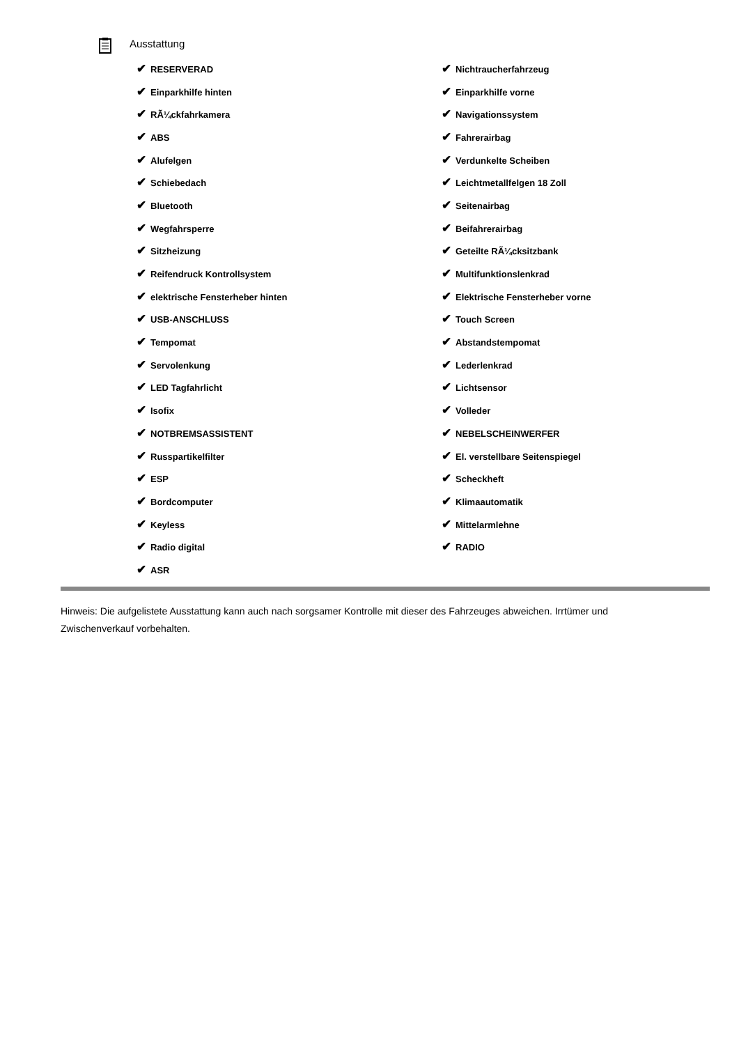Ausstattung
| ✔ RESERVERAD | ✔ Nichtraucherfahrzeug |
| ✔ Einparkhilfe hinten | ✔ Einparkhilfe vorne |
| ✔ RÃ¼ckfahrkamera | ✔ Navigationssystem |
| ✔ ABS | ✔ Fahrerairbag |
| ✔ Alufelgen | ✔ Verdunkelte Scheiben |
| ✔ Schiebedach | ✔ Leichtmetallfelgen 18 Zoll |
| ✔ Bluetooth | ✔ Seitenairbag |
| ✔ Wegfahrsperre | ✔ Beifahrerairbag |
| ✔ Sitzheizung | ✔ Geteilte RÃ¼cksitzbank |
| ✔ Reifendruck Kontrollsystem | ✔ Multifunktionslenkrad |
| ✔ elektrische Fensterheber hinten | ✔ Elektrische Fensterheber vorne |
| ✔ USB-ANSCHLUSS | ✔ Touch Screen |
| ✔ Tempomat | ✔ Abstandstempomat |
| ✔ Servolenkung | ✔ Lederlenkrad |
| ✔ LED Tagfahrlicht | ✔ Lichtsensor |
| ✔ Isofix | ✔ Volleder |
| ✔ NOTBREMSASSISTENT | ✔ NEBELSCHEINWERFER |
| ✔ Russpartikelfilter | ✔ El. verstellbare Seitenspiegel |
| ✔ ESP | ✔ Scheckheft |
| ✔ Bordcomputer | ✔ Klimaautomatik |
| ✔ Keyless | ✔ Mittelarmlehne |
| ✔ Radio digital | ✔ RADIO |
| ✔ ASR | |
Hinweis: Die aufgelistete Ausstattung kann auch nach sorgsamer Kontrolle mit dieser des Fahrzeuges abweichen. Irrtümer und Zwischenverkauf vorbehalten.